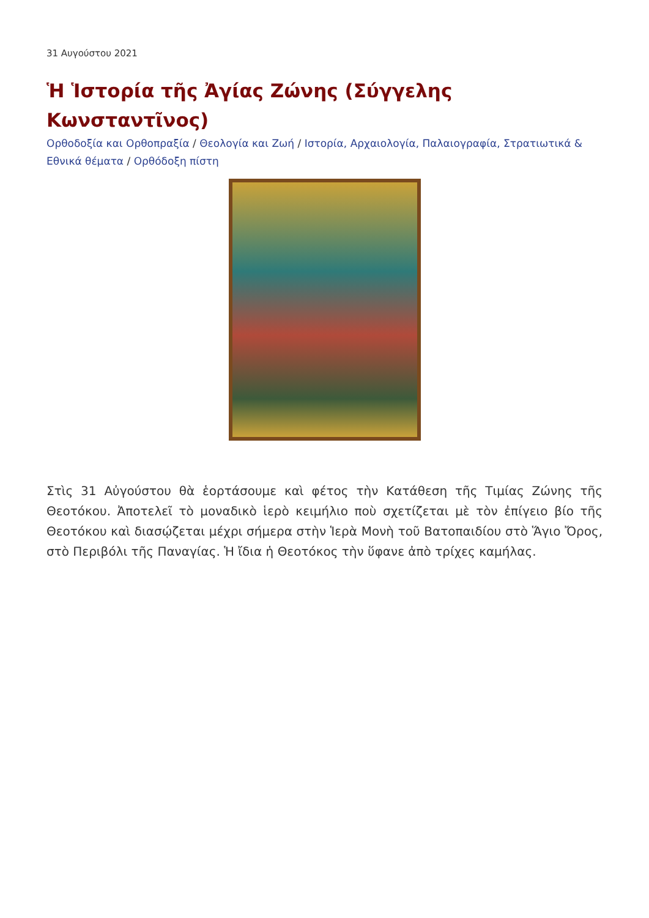31 Αυγούστου 2021
Ἡ Ἱστορία τῆς Ἀγίας Ζώνης (Σύγγελης Κωνσταντῖνος)
Ορθοδοξία και Ορθοπραξία / Θεολογία και Ζωή / Ιστορία, Αρχαιολογία, Παλαιογραφία, Στρατιωτικά & Εθνικά θέματα / Ορθόδοξη πίστη
Στὶς 31 Αὐγούστου θὰ ἑορτάσουμε καὶ φέτος τὴν Κατάθεση τῆς Τιμίας Ζώνης τῆς Θεοτόκου. Ἀποτελεῖ τὸ μοναδικὸ ἱερὸ κειμήλιο ποὺ σχετίζεται μὲ τὸν ἐπίγειο βίο τῆς Θεοτόκου καὶ διασῴζεται μέχρι σήμερα στὴν Ἱερὰ Μονὴ τοῦ Βατοπαιδίου στὸ Ἅγιο Ὄρος, στὸ Περιβόλι τῆς Παναγίας. Ἡ ἴδια ἡ Θεοτόκος τὴν ὕφανε ἀπὸ τρίχες καμήλας.